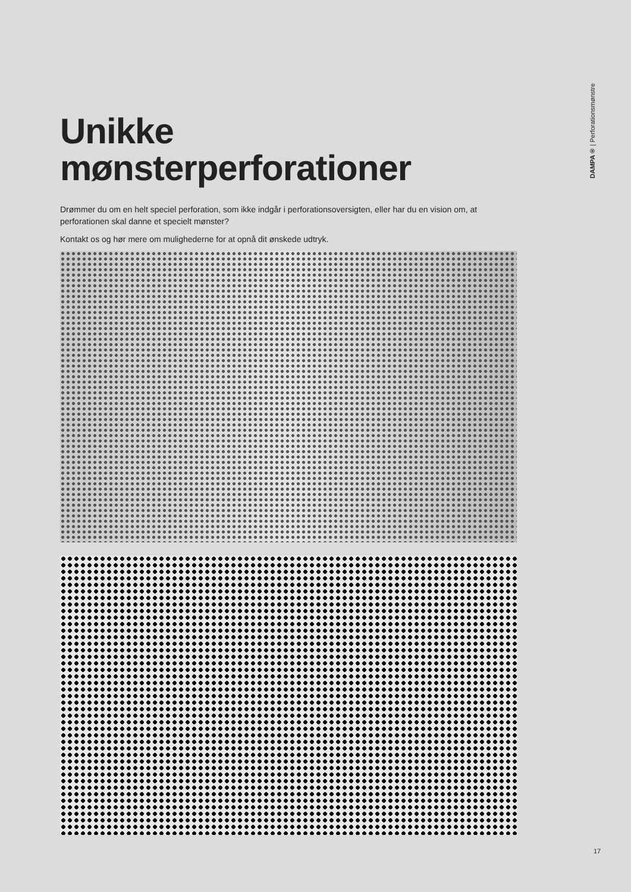DAMPA® | Perforationsmønstre
Unikke
mønsterperforationer
Drømmer du om en helt speciel perforation, som ikke indgår i perforationsoversigten, eller har du en vision om, at perforationen skal danne et specielt mønster?
Kontakt os og hør mere om mulighederne for at opnå dit ønskede udtryk.
17